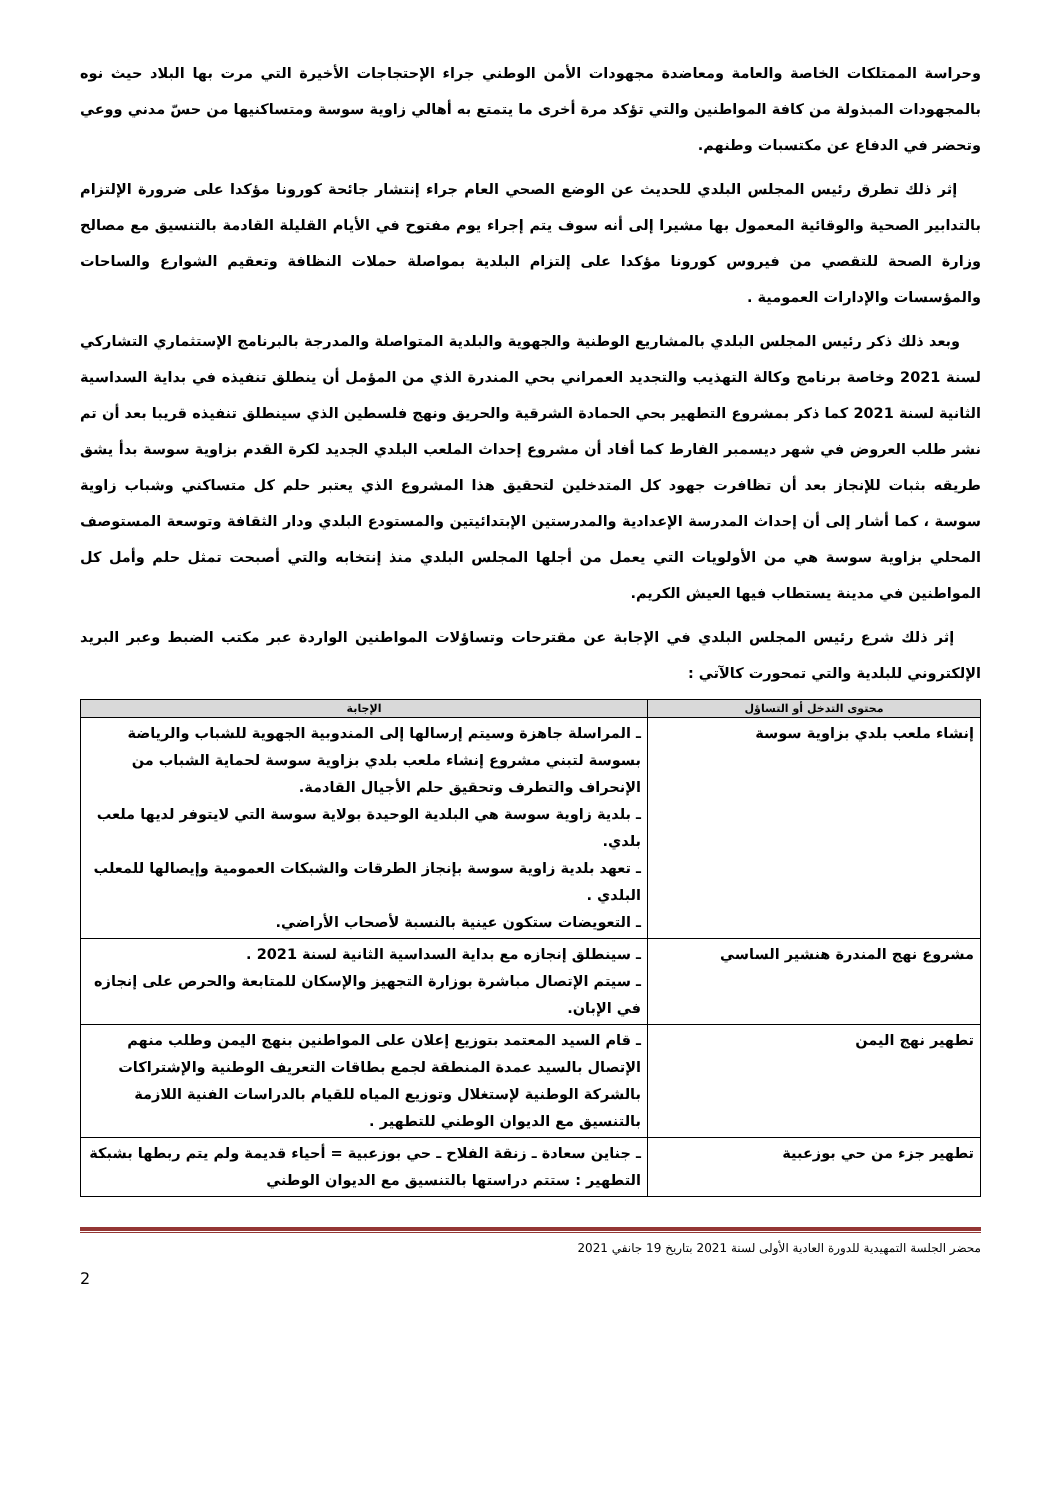وحراسة الممتلكات الخاصة والعامة ومعاضدة مجهودات الأمن الوطني جراء الإحتجاجات الأخيرة التي مرت بها البلاد حيث نوه بالمجهودات المبذولة من كافة المواطنين والتي تؤكد مرة أخرى ما يتمتع به أهالي زاوية سوسة ومتساكنيها من حسّ مدني ووعي وتحضر في الدفاع عن مكتسبات وطنهم.
إثر ذلك تطرق رئيس المجلس البلدي للحديث عن الوضع الصحي العام جراء إنتشار جائحة كورونا مؤكدا على ضرورة الإلتزام بالتدابير الصحية والوقائية المعمول بها مشيرا إلى أنه سوف يتم إجراء يوم مفتوح في الأيام القليلة القادمة بالتنسيق مع مصالح وزارة الصحة للتقصي من فيروس كورونا مؤكدا على إلتزام البلدية بمواصلة حملات النظافة وتعقيم الشوارع والساحات والمؤسسات والإدارات العمومية .
وبعد ذلك ذكر رئيس المجلس البلدي بالمشاريع الوطنية والجهوية والبلدية المتواصلة والمدرجة بالبرنامج الإستثماري التشاركي لسنة 2021 وخاصة برنامج وكالة التهذيب والتجديد العمراني بحي المندرة الذي من المؤمل أن ينطلق تنفيذه في بداية السداسية الثانية لسنة 2021 كما ذكر بمشروع التطهير بحي الحمادة الشرقية والحريق ونهج فلسطين الذي سينطلق تنفيذه قريبا بعد أن تم نشر طلب العروض في شهر ديسمبر الفارط كما أفاد أن مشروع إحداث الملعب البلدي الجديد لكرة القدم بزاوية سوسة بدأ يشق طريقه بثبات للإنجاز بعد أن تظافرت جهود كل المتدخلين لتحقيق هذا المشروع الذي يعتبر حلم كل متساكني وشباب زاوية سوسة ، كما أشار إلى أن إحداث المدرسة الإعدادية والمدرستين الإبتدائيتين والمستودع البلدي ودار الثقافة وتوسعة المستوصف المحلي بزاوية سوسة هي من الأولويات التي يعمل من أجلها المجلس البلدي منذ إنتخابه والتي أصبحت تمثل حلم وأمل كل المواطنين في مدينة يستطاب فيها العيش الكريم.
إثر ذلك شرع رئيس المجلس البلدي في الإجابة عن مقترحات وتساؤلات المواطنين الواردة عبر مكتب الضبط وعبر البريد الإلكتروني للبلدية والتي تمحورت كالآتي :
| محتوى التدخل أو التساؤل | الإجابة |
| --- | --- |
| إنشاء ملعب بلدي بزاوية سوسة | ـ المراسلة جاهزة وسيتم إرسالها إلى المندوبية الجهوية للشباب والرياضة بسوسة لتبني مشروع إنشاء ملعب بلدي بزاوية سوسة لحماية الشباب من الإنحراف والتطرف وتحقيق حلم الأجيال القادمة. ـ بلدية زاوية سوسة هي البلدية الوحيدة بولاية سوسة التي لايتوفر لديها ملعب بلدي. ـ تعهد بلدية زاوية سوسة بإنجاز الطرقات والشبكات العمومية وإيصالها للمعلب البلدي . ـ التعويضات ستكون عينية بالنسبة لأصحاب الأراضي. |
| مشروع نهج المندرة هنشير الساسي | ـ سينطلق إنجازه مع بداية السداسية الثانية لسنة 2021 . ـ سيتم الإتصال مباشرة بوزارة التجهيز والإسكان للمتابعة والحرص على إنجازه في الإبان. |
| تطهير نهج اليمن | ـ قام السيد المعتمد بتوزيع إعلان على المواطنين بنهج اليمن وطلب منهم الإتصال بالسيد عمدة المنطقة لجمع بطاقات التعريف الوطنية والإشتراكات بالشركة الوطنية لإستغلال وتوزيع المياه للقيام بالدراسات الفنية اللازمة بالتنسيق مع الديوان الوطني للتطهير . |
| تطهير جزء من حي بوزعبية | ـ جناين سعادة ـ زنقة الفلاح ـ حي بوزعبية = أحياء قديمة ولم يتم ربطها بشبكة التطهير : ستتم دراستها بالتنسيق مع الديوان الوطني |
محضر الجلسة التمهيدية للدورة العادية الأولى لسنة 2021 بتاريخ 19 جانفي 2021
2